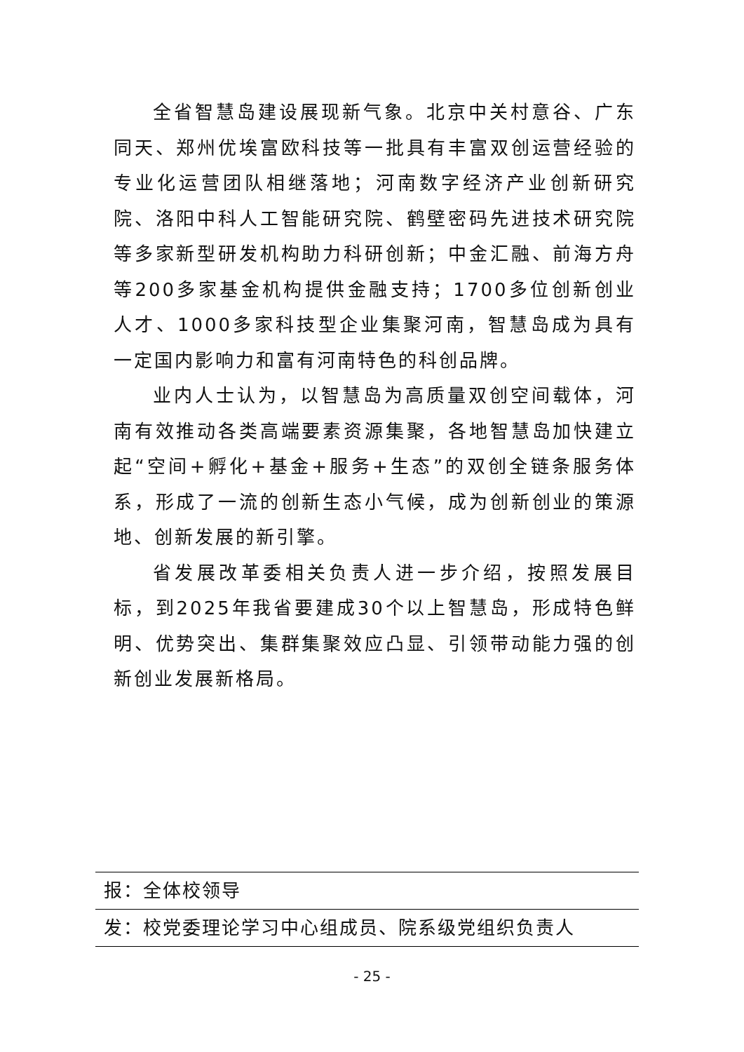全省智慧岛建设展现新气象。北京中关村意谷、广东同天、郑州优埃富欧科技等一批具有丰富双创运营经验的专业化运营团队相继落地；河南数字经济产业创新研究院、洛阳中科人工智能研究院、鹤壁密码先进技术研究院等多家新型研发机构助力科研创新；中金汇融、前海方舟等200多家基金机构提供金融支持；1700多位创新创业人才、1000多家科技型企业集聚河南，智慧岛成为具有一定国内影响力和富有河南特色的科创品牌。
业内人士认为，以智慧岛为高质量双创空间载体，河南有效推动各类高端要素资源集聚，各地智慧岛加快建立起“空间+孵化+基金+服务+生态”的双创全链条服务体系，形成了一流的创新生态小气候，成为创新创业的策源地、创新发展的新引擎。
省发展改革委相关负责人进一步介绍，按照发展目标，到2025年我省要建成30个以上智慧岛，形成特色鲜明、优势突出、集群集聚效应凸显、引领带动能力强的创新创业发展新格局。
报：全体校领导
发：校党委理论学习中心组成员、院系级党组织负责人
- 25 -